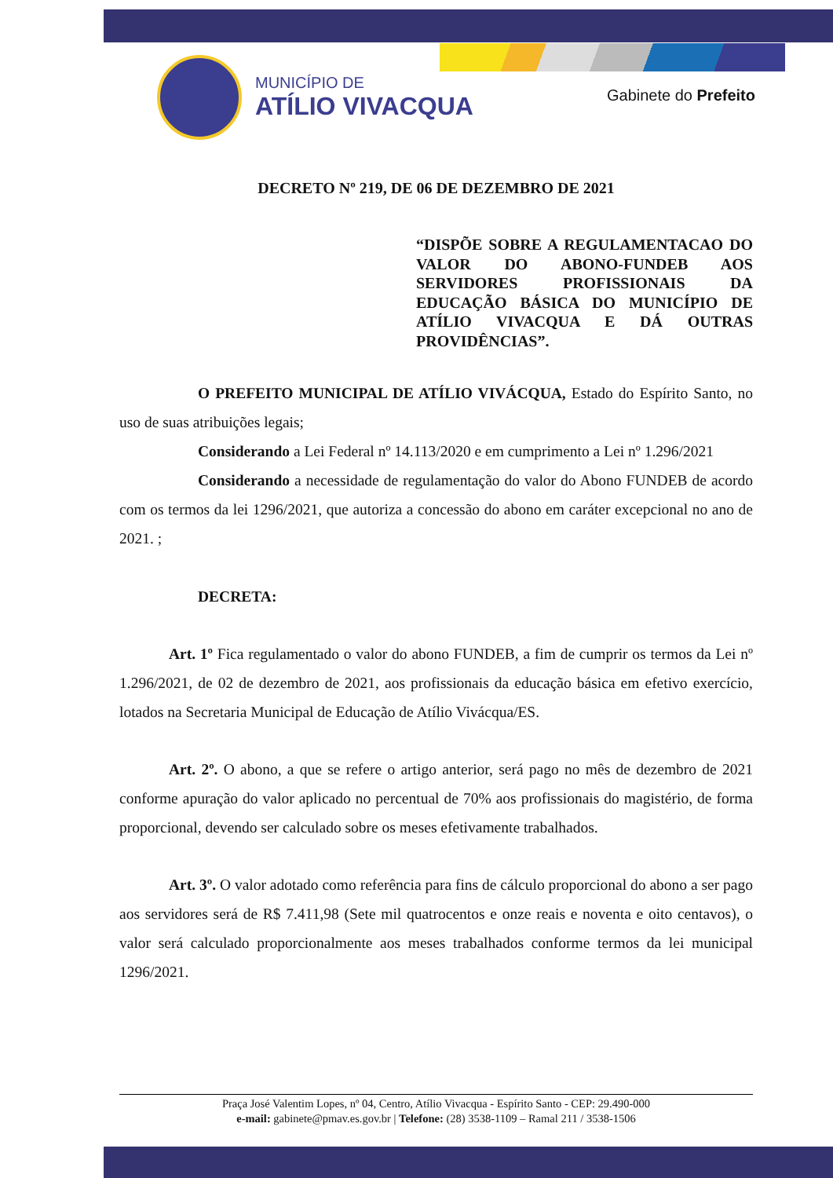MUNICÍPIO DE
ATÍLIO VIVACQUA
Gabinete do Prefeito
DECRETO Nº 219, DE 06 DE DEZEMBRO DE 2021
“DISPÕE SOBRE A REGULAMENTACAO DO VALOR DO ABONO-FUNDEB AOS SERVIDORES PROFISSIONAIS DA EDUCAÇÃO BÁSICA DO MUNICÍPIO DE ATÍLIO VIVACQUA E DÁ OUTRAS PROVIDÊNCIAS”.
O PREFEITO MUNICIPAL DE ATÍLIO VIVÁCQUA, Estado do Espírito Santo, no uso de suas atribuições legais;
Considerando a Lei Federal nº 14.113/2020 e em cumprimento a Lei nº 1.296/2021
Considerando a necessidade de regulamentação do valor do Abono FUNDEB de acordo com os termos da lei 1296/2021, que autoriza a concessão do abono em caráter excepcional no ano de 2021. ;
DECRETA:
Art. 1º Fica regulamentado o valor do abono FUNDEB, a fim de cumprir os termos da Lei nº 1.296/2021, de 02 de dezembro de 2021, aos profissionais da educação básica em efetivo exercício, lotados na Secretaria Municipal de Educação de Atílio Vivácqua/ES.
Art. 2º. O abono, a que se refere o artigo anterior, será pago no mês de dezembro de 2021 conforme apuração do valor aplicado no percentual de 70% aos profissionais do magistério, de forma proporcional, devendo ser calculado sobre os meses efetivamente trabalhados.
Art. 3º. O valor adotado como referência para fins de cálculo proporcional do abono a ser pago aos servidores será de R$ 7.411,98 (Sete mil quatrocentos e onze reais e noventa e oito centavos), o valor será calculado proporcionalmente aos meses trabalhados conforme termos da lei municipal 1296/2021.
Praça José Valentim Lopes, nº 04, Centro, Atílio Vivacqua - Espírito Santo - CEP: 29.490-000
e-mail: gabinete@pmav.es.gov.br | Telefone: (28) 3538-1109 – Ramal 211 / 3538-1506